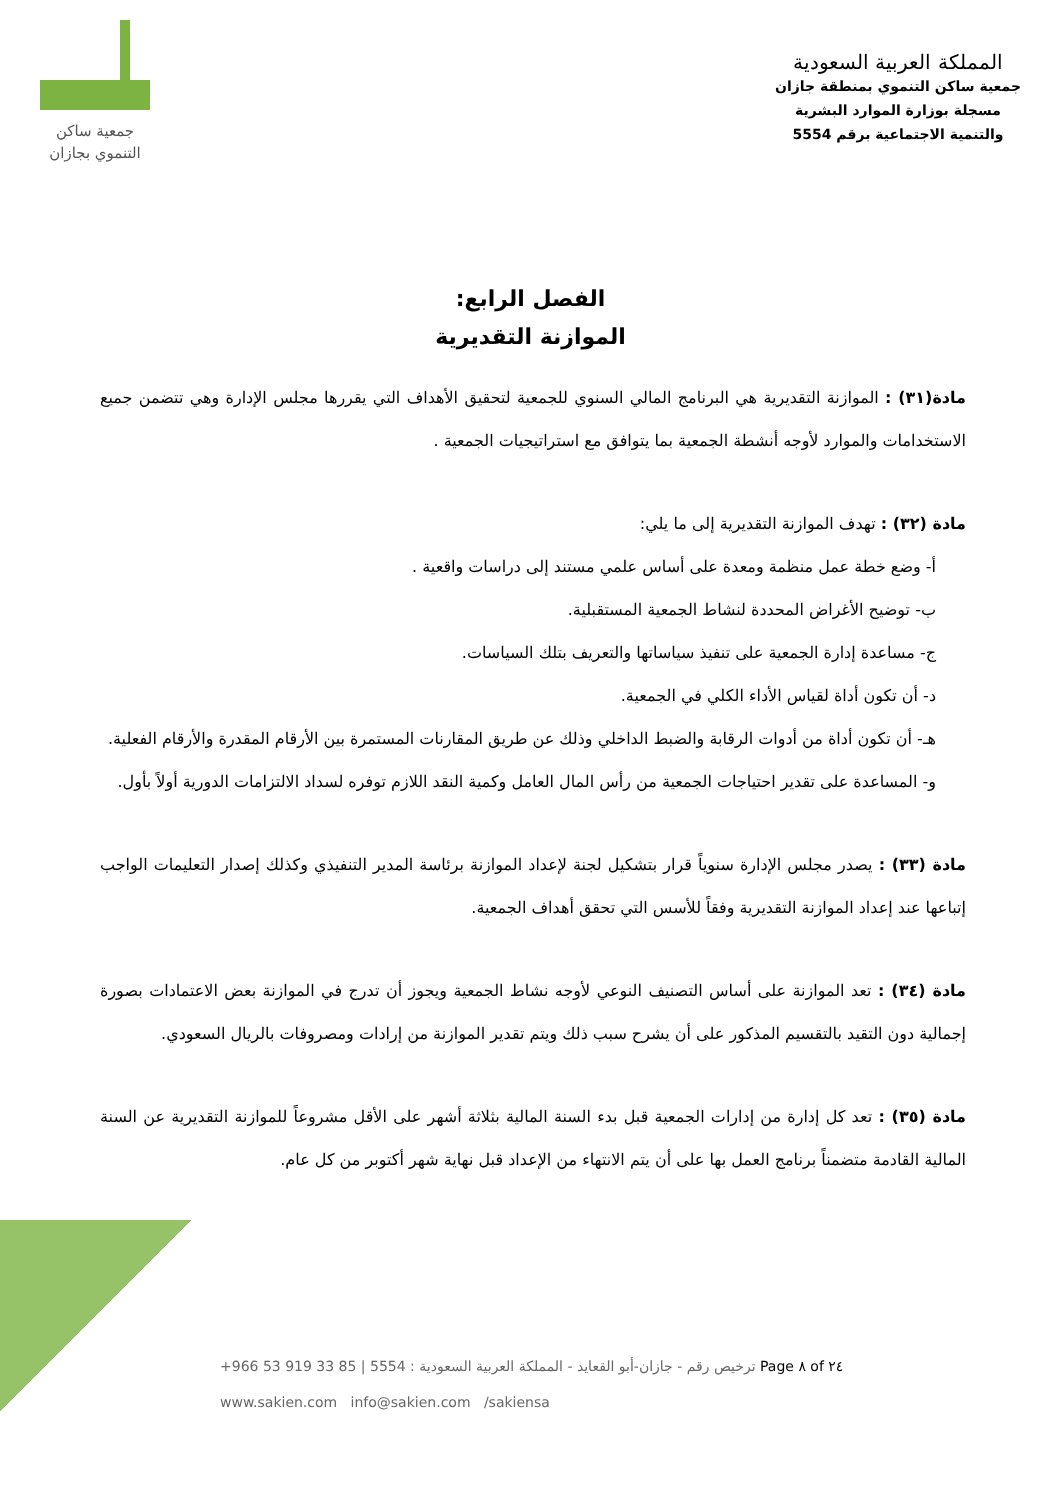المملكة العربية السعودية
جمعية ساكن التنموي بمنطقة جازان
مسجلة بوزارة الموارد البشرية
والتنمية الاجتماعية برقم 5554
جمعية ساكن
التنموي بجازان
الفصل الرابع:
الموازنة التقديرية
مادة(٣١) : الموازنة التقديرية هي البرنامج المالي السنوي للجمعية لتحقيق الأهداف التي يقررها مجلس الإدارة وهي تتضمن جميع الاستخدامات والموارد لأوجه أنشطة الجمعية بما يتوافق مع استراتيجيات الجمعية .
مادة (٣٢) : تهدف الموازنة التقديرية إلى ما يلي:
أ- وضع خطة عمل منظمة ومعدة على أساس علمي مستند إلى دراسات واقعية .
ب- توضيح الأغراض المحددة لنشاط الجمعية المستقبلية.
ج- مساعدة إدارة الجمعية على تنفيذ سياساتها والتعريف بتلك السياسات.
د- أن تكون أداة لقياس الأداء الكلي في الجمعية.
هـ- أن تكون أداة من أدوات الرقابة والضبط الداخلي وذلك عن طريق المقارنات المستمرة بين الأرقام المقدرة والأرقام الفعلية.
و- المساعدة على تقدير احتياجات الجمعية من رأس المال العامل وكمية النقد اللازم توفره لسداد الالتزامات الدورية أولاً بأول.
مادة (٣٣) : يصدر مجلس الإدارة سنوياً قرار بتشكيل لجنة لإعداد الموازنة برئاسة المدير التنفيذي وكذلك إصدار التعليمات الواجب إتباعها عند إعداد الموازنة التقديرية وفقاً للأسس التي تحقق أهداف الجمعية.
مادة (٣٤) : تعد الموازنة على أساس التصنيف النوعي لأوجه نشاط الجمعية ويجوز أن تدرج في الموازنة بعض الاعتمادات بصورة إجمالية دون التقيد بالتقسيم المذكور على أن يشرح سبب ذلك ويتم تقدير الموازنة من إرادات ومصروفات بالريال السعودي.
مادة (٣٥) : تعد كل إدارة من إدارات الجمعية قبل بدء السنة المالية بثلاثة أشهر على الأقل مشروعاً للموازنة التقديرية عن السنة المالية القادمة متضمناً برنامج العمل بها على أن يتم الانتهاء من الإعداد قبل نهاية شهر أكتوبر من كل عام.
+966 53 919 33 85 | 5554 : ترخيص رقم - جازان-أبو القعايد - المملكة العربية السعودية Page ٨ of ٢٤
www.sakien.com info@sakien.com /sakiensa